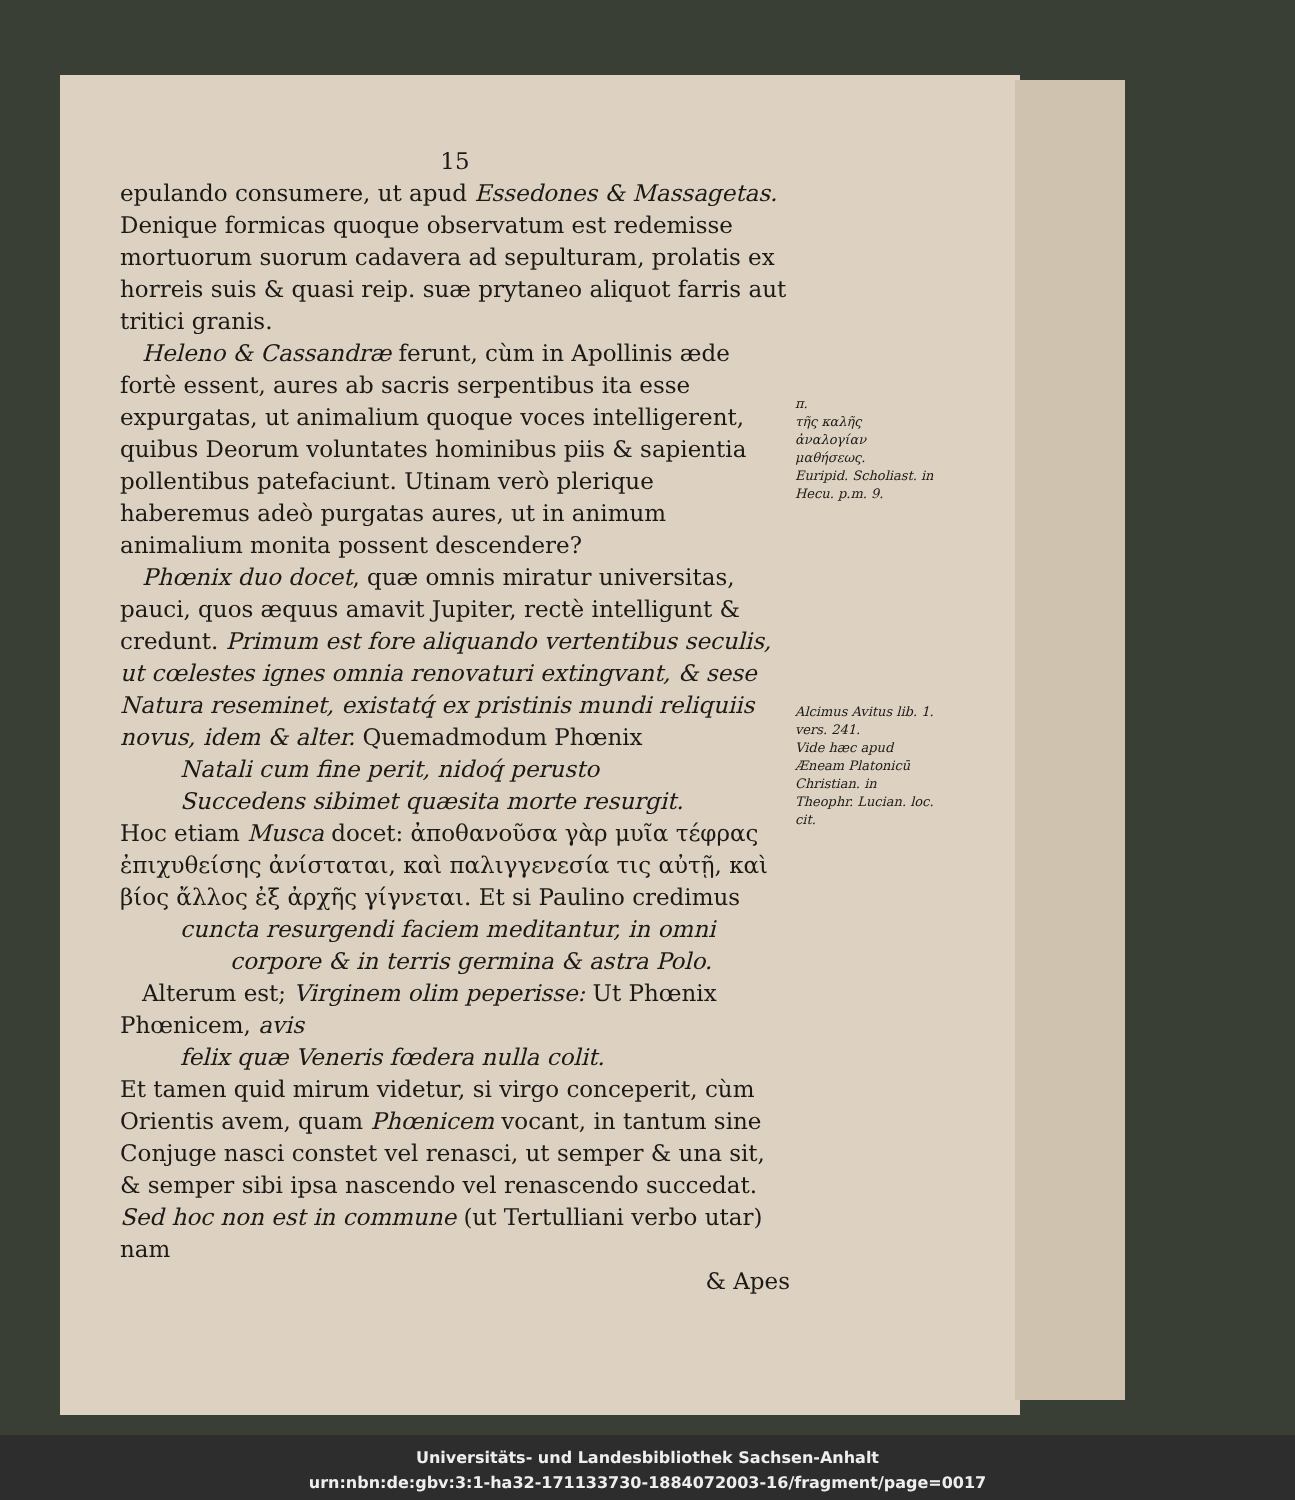15
epulando consumere, ut apud Essedones & Massagetas. Denique formicas quoque observatum est redemisse mortuorum suorum cadavera ad sepulturam, prolatis ex horreis suis & quasi reip. suæ prytaneo aliquot farris aut tritici granis.
Heleno & Cassandræ ferunt, cùm in Apollinis æde fortè essent, aures ab sacris serpentibus ita esse expurgatas, ut animalium quoque voces intelligerent, quibus Deorum voluntates hominibus piis & sapientia pollentibus patefaciunt. Utinam verò plerique haberemus adeò purgatas aures, ut in animum animalium monita possent descendere?
Phœnix duo docet, quæ omnis miratur universitas, pauci, quos æquus amavit Jupiter, rectè intelligunt & credunt. Primum est fore aliquando vertentibus seculis, ut cœlestes ignes omnia renovaturi extingvant, & sese Natura reseminet, existatq́ ex pristinis mundi reliquiis novus, idem & alter. Quemadmodum Phœnix
Natali cum fine perit, nidoq́ perusto
Succedens sibimet quæsita morte resurgit.
Hoc etiam Musca docet: ἀποθανοῦσα γὰρ μυῖα τέφρας ἐπιχυθείσης ἀνίσταται, καὶ παλιγγενεσία τις αὐτῇ, καὶ βίος ἄλλος ἐξ ἀρχῆς γίγνεται. Et si Paulino credimus
cuncta resurgendi faciem meditantur, in omni
corpore & in terris germina & astra Polo.
Alterum est; Virginem olim peperisse: Ut Phœnix Phœnicem, avis
felix quæ Veneris fœdera nulla colit.
Et tamen quid mirum videtur, si virgo conceperit, cùm Orientis avem, quam Phœnicem vocant, in tantum sine Conjuge nasci constet vel renasci, ut semper & una sit, & semper sibi ipsa nascendo vel renascendo succedat. Sed hoc non est in commune (ut Tertulliani verbo utar) nam
& Apes
π.
τῆς καλῆς ἀναλογίαν μαθήσεως.
Euripid. Scholiast. in Hecu. p.m. 9.
Alcimus Avitus lib. 1. vers. 241.
Vide hæc apud Æneam Platonicū Christian. in Theophr. Lucian. loc. cit.
Universitäts- und Landesbibliothek Sachsen-Anhalt
urn:nbn:de:gbv:3:1-ha32-171133730-1884072003-16/fragment/page=0017